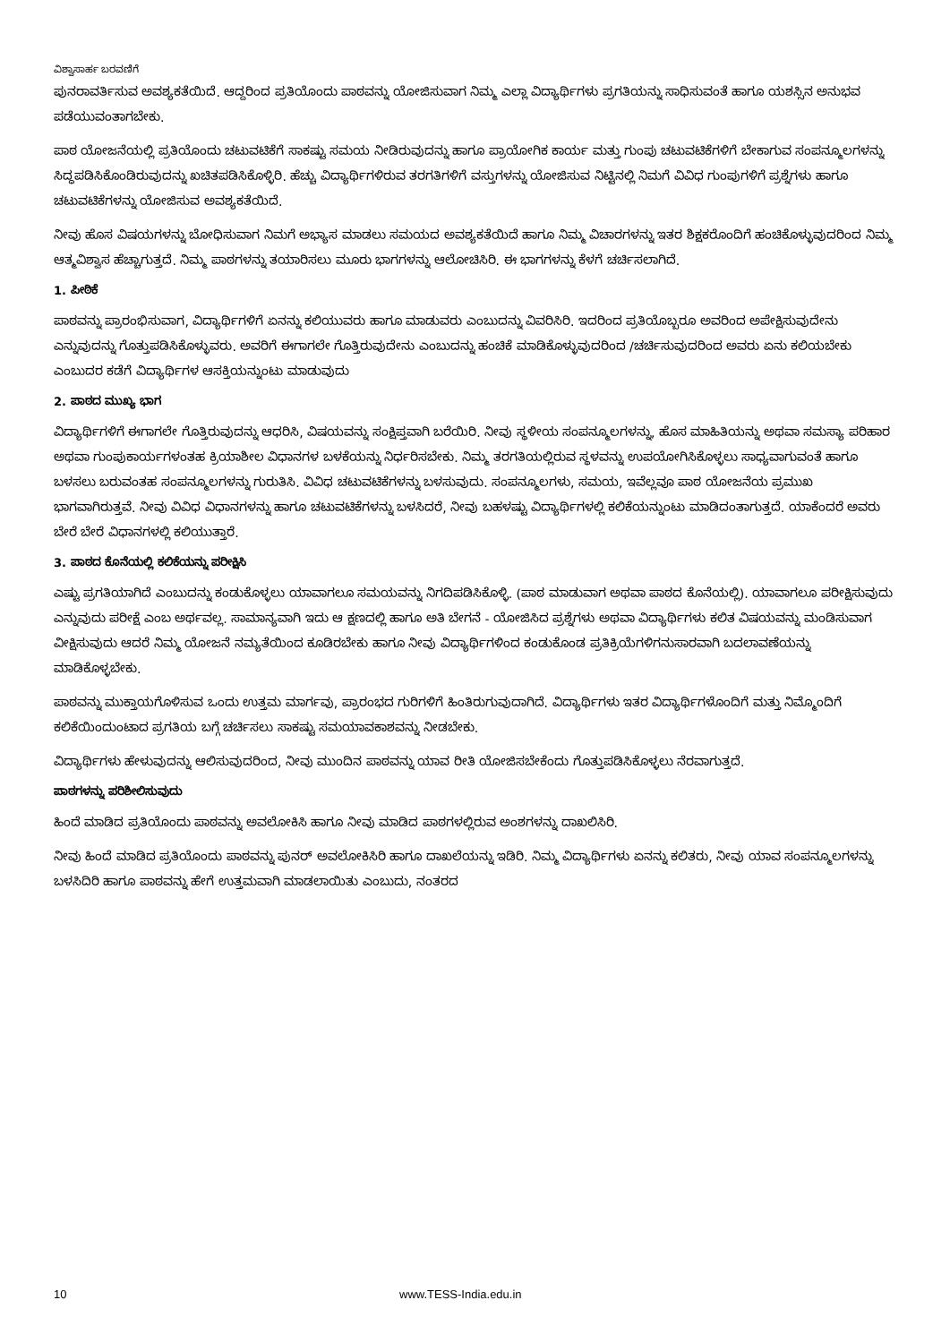ವಿಶ್ವಾಸಾರ್ಹ ಬರವಣಿಗೆ
ಪುನರಾವರ್ತಿಸುವ ಅವಶ್ಯಕತೆಯಿದೆ. ಆದ್ದರಿಂದ ಪ್ರತಿಯೊಂದು ಪಾಠವನ್ನು ಯೋಜಿಸುವಾಗ ನಿಮ್ಮ ಎಲ್ಲಾ ವಿದ್ಯಾರ್ಥಿಗಳು ಪ್ರಗತಿಯನ್ನು ಸಾಧಿಸುವಂತೆ ಹಾಗೂ ಯಶಸ್ಸಿನ ಅನುಭವ ಪಡೆಯುವಂತಾಗಬೇಕು.
ಪಾಠ ಯೋಜನೆಯಲ್ಲಿ ಪ್ರತಿಯೊಂದು ಚಟುವಟಿಕೆಗೆ ಸಾಕಷ್ಟು ಸಮಯ ನೀಡಿರುವುದನ್ನು ಹಾಗೂ ಪ್ರಾಯೋಗಿಕ ಕಾರ್ಯ ಮತ್ತು ಗುಂಪು ಚಟುವಟಿಕೆಗಳಿಗೆ ಬೇಕಾಗುವ ಸಂಪನ್ಮೂಲಗಳನ್ನು ಸಿದ್ಧಪಡಿಸಿಕೊಂಡಿರುವುದನ್ನು ಖಚಿತಪಡಿಸಿಕೊಳ್ಳಿರಿ. ಹೆಚ್ಚು ವಿದ್ಯಾರ್ಥಿಗಳಿರುವ ತರಗತಿಗಳಿಗೆ ವಸ್ತುಗಳನ್ನು ಯೋಜಿಸುವ ನಿಟ್ಟಿನಲ್ಲಿ ನಿಮಗೆ ವಿವಿಧ ಗುಂಪುಗಳಿಗೆ ಪ್ರಶ್ನೆಗಳು ಹಾಗೂ ಚಟುವಟಿಕೆಗಳನ್ನು ಯೋಜಿಸುವ ಅವಶ್ಯಕತೆಯಿದೆ.
ನೀವು ಹೊಸ ವಿಷಯಗಳನ್ನು ಬೋಧಿಸುವಾಗ ನಿಮಗೆ ಅಭ್ಯಾಸ ಮಾಡಲು ಸಮಯದ ಅವಶ್ಯಕತೆಯಿದೆ ಹಾಗೂ ನಿಮ್ಮ ವಿಚಾರಗಳನ್ನು ಇತರ ಶಿಕ್ಷಕರೊಂದಿಗೆ ಹಂಚಿಕೊಳ್ಳುವುದರಿಂದ ನಿಮ್ಮ ಆತ್ಮವಿಶ್ವಾಸ ಹೆಚ್ಚಾಗುತ್ತದೆ. ನಿಮ್ಮ ಪಾಠಗಳನ್ನು ತಯಾರಿಸಲು ಮೂರು ಭಾಗಗಳನ್ನು ಆಲೋಚಿಸಿರಿ. ಈ ಭಾಗಗಳನ್ನು ಕೆಳಗೆ ಚರ್ಚಿಸಲಾಗಿದೆ.
1. ಪೀಠಿಕೆ
ಪಾಠವನ್ನು ಪ್ರಾರಂಭಿಸುವಾಗ, ವಿದ್ಯಾರ್ಥಿಗಳಿಗೆ ಏನನ್ನು ಕಲಿಯುವರು ಹಾಗೂ ಮಾಡುವರು ಎಂಬುದನ್ನು ವಿವರಿಸಿರಿ. ಇದರಿಂದ ಪ್ರತಿಯೊಬ್ಬರೂ ಅವರಿಂದ ಅಪೇಕ್ಷಿಸುವುದೇನು ಎನ್ನುವುದನ್ನು ಗೊತ್ತುಪಡಿಸಿಕೊಳ್ಳುವರು. ಅವರಿಗೆ ಈಗಾಗಲೇ ಗೊತ್ತಿರುವುದೇನು ಎಂಬುದನ್ನು ಹಂಚಿಕೆ ಮಾಡಿಕೊಳ್ಳುವುದರಿಂದ /ಚರ್ಚಿಸುವುದರಿಂದ ಅವರು ಏನು ಕಲಿಯಬೇಕು ಎಂಬುದರ ಕಡೆಗೆ ವಿದ್ಯಾರ್ಥಿಗಳ ಆಸಕ್ತಿಯನ್ನುಂಟು ಮಾಡುವುದು
2. ಪಾಠದ ಮುಖ್ಯ ಭಾಗ
ವಿದ್ಯಾರ್ಥಿಗಳಿಗೆ ಈಗಾಗಲೇ ಗೊತ್ತಿರುವುದನ್ನು ಆಧರಿಸಿ, ವಿಷಯವನ್ನು ಸಂಕ್ಷಿಪ್ತವಾಗಿ ಬರೆಯಿರಿ. ನೀವು ಸ್ಥಳೀಯ ಸಂಪನ್ಮೂಲಗಳನ್ನು, ಹೊಸ ಮಾಹಿತಿಯನ್ನು ಅಥವಾ ಸಮಸ್ಯಾ ಪರಿಹಾರ ಅಥವಾ ಗುಂಪುಕಾರ್ಯಗಳಂತಹ ಕ್ರಿಯಾಶೀಲ ವಿಧಾನಗಳ ಬಳಕೆಯನ್ನು ನಿರ್ಧರಿಸಬೇಕು. ನಿಮ್ಮ ತರಗತಿಯಲ್ಲಿರುವ ಸ್ಥಳವನ್ನು ಉಪಯೋಗಿಸಿಕೊಳ್ಳಲು ಸಾಧ್ಯವಾಗುವಂತೆ ಹಾಗೂ ಬಳಸಲು ಬರುವಂತಹ ಸಂಪನ್ಮೂಲಗಳನ್ನು ಗುರುತಿಸಿ. ವಿವಿಧ ಚಟುವಟಿಕೆಗಳನ್ನು ಬಳಸುವುದು. ಸಂಪನ್ಮೂಲಗಳು, ಸಮಯ, ಇವೆಲ್ಲವೂ ಪಾಠ ಯೋಜನೆಯ ಪ್ರಮುಖ ಭಾಗವಾಗಿರುತ್ತವೆ. ನೀವು ವಿವಿಧ ವಿಧಾನಗಳನ್ನು ಹಾಗೂ ಚಟುವಟಿಕೆಗಳನ್ನು ಬಳಸಿದರೆ, ನೀವು ಬಹಳಷ್ಟು ವಿದ್ಯಾರ್ಥಿಗಳಲ್ಲಿ ಕಲಿಕೆಯನ್ನುಂಟು ಮಾಡಿದಂತಾಗುತ್ತದೆ. ಯಾಕೆಂದರೆ ಅವರು ಬೇರೆ ಬೇರೆ ವಿಧಾನಗಳಲ್ಲಿ ಕಲಿಯುತ್ತಾರೆ.
3. ಪಾಠದ ಕೊನೆಯಲ್ಲಿ ಕಲಿಕೆಯನ್ನು ಪರೀಕ್ಷಿಸಿ
ಎಷ್ಟು ಪ್ರಗತಿಯಾಗಿದೆ ಎಂಬುದನ್ನು ಕಂಡುಕೊಳ್ಳಲು ಯಾವಾಗಲೂ ಸಮಯವನ್ನು ನಿಗದಿಪಡಿಸಿಕೊಳ್ಳಿ. (ಪಾಠ ಮಾಡುವಾಗ ಅಥವಾ ಪಾಠದ ಕೊನೆಯಲ್ಲಿ). ಯಾವಾಗಲೂ ಪರೀಕ್ಷಿಸುವುದು ಎನ್ನುವುದು ಪರೀಕ್ಷೆ ಎಂಬ ಅರ್ಥವಲ್ಲ. ಸಾಮಾನ್ಯವಾಗಿ ಇದು ಆ ಕ್ಷಣದಲ್ಲಿ ಹಾಗೂ ಅತಿ ಬೇಗನೆ - ಯೋಜಿಸಿದ ಪ್ರಶ್ನೆಗಳು ಅಥವಾ ವಿದ್ಯಾರ್ಥಿಗಳು ಕಲಿತ ವಿಷಯವನ್ನು ಮಂಡಿಸುವಾಗ ವೀಕ್ಷಿಸುವುದು ಆದರೆ ನಿಮ್ಮ ಯೋಜನೆ ನಮ್ಯತೆಯಿಂದ ಕೂಡಿರಬೇಕು ಹಾಗೂ ನೀವು ವಿದ್ಯಾರ್ಥಿಗಳಿಂದ ಕಂಡುಕೊಂಡ ಪ್ರತಿಕ್ರಿಯೆಗಳಿಗನುಸಾರವಾಗಿ ಬದಲಾವಣೆಯನ್ನು ಮಾಡಿಕೊಳ್ಳಬೇಕು.
ಪಾಠವನ್ನು ಮುಕ್ತಾಯಗೊಳಿಸುವ ಒಂದು ಉತ್ತಮ ಮಾರ್ಗವು, ಪ್ರಾರಂಭದ ಗುರಿಗಳಿಗೆ ಹಿಂತಿರುಗುವುದಾಗಿದೆ. ವಿದ್ಯಾರ್ಥಿಗಳು ಇತರ ವಿದ್ಯಾರ್ಥಿಗಳೊಂದಿಗೆ ಮತ್ತು ನಿಮ್ಮೊಂದಿಗೆ ಕಲಿಕೆಯಿಂದುಂಟಾದ ಪ್ರಗತಿಯ ಬಗ್ಗೆ ಚರ್ಚಿಸಲು ಸಾಕಷ್ಟು ಸಮಯಾವಕಾಶವನ್ನು ನೀಡಬೇಕು.
ವಿದ್ಯಾರ್ಥಿಗಳು ಹೇಳುವುದನ್ನು ಆಲಿಸುವುದರಿಂದ, ನೀವು ಮುಂದಿನ ಪಾಠವನ್ನು ಯಾವ ರೀತಿ ಯೋಜಿಸಬೇಕೆಂದು ಗೊತ್ತುಪಡಿಸಿಕೊಳ್ಳಲು ನೆರವಾಗುತ್ತದೆ.
ಪಾಠಗಳನ್ನು ಪರಿಶೀಲಿಸುವುದು
ಹಿಂದೆ ಮಾಡಿದ ಪ್ರತಿಯೊಂದು ಪಾಠವನ್ನು ಅವಲೋಕಿಸಿ ಹಾಗೂ ನೀವು ಮಾಡಿದ ಪಾಠಗಳಲ್ಲಿರುವ ಅಂಶಗಳನ್ನು ದಾಖಲಿಸಿರಿ.
ನೀವು ಹಿಂದೆ ಮಾಡಿದ ಪ್ರತಿಯೊಂದು ಪಾಠವನ್ನು ಪುನರ್ ಅವಲೋಕಿಸಿರಿ ಹಾಗೂ ದಾಖಲೆಯನ್ನು ಇಡಿರಿ. ನಿಮ್ಮ ವಿದ್ಯಾರ್ಥಿಗಳು ಏನನ್ನು ಕಲಿತರು, ನೀವು ಯಾವ ಸಂಪನ್ಮೂಲಗಳನ್ನು ಬಳಸಿದಿರಿ ಹಾಗೂ ಪಾಠವನ್ನು ಹೇಗೆ ಉತ್ತಮವಾಗಿ ಮಾಡಲಾಯಿತು ಎಂಬುದು, ನಂತರದ
10 www.TESS-India.edu.in